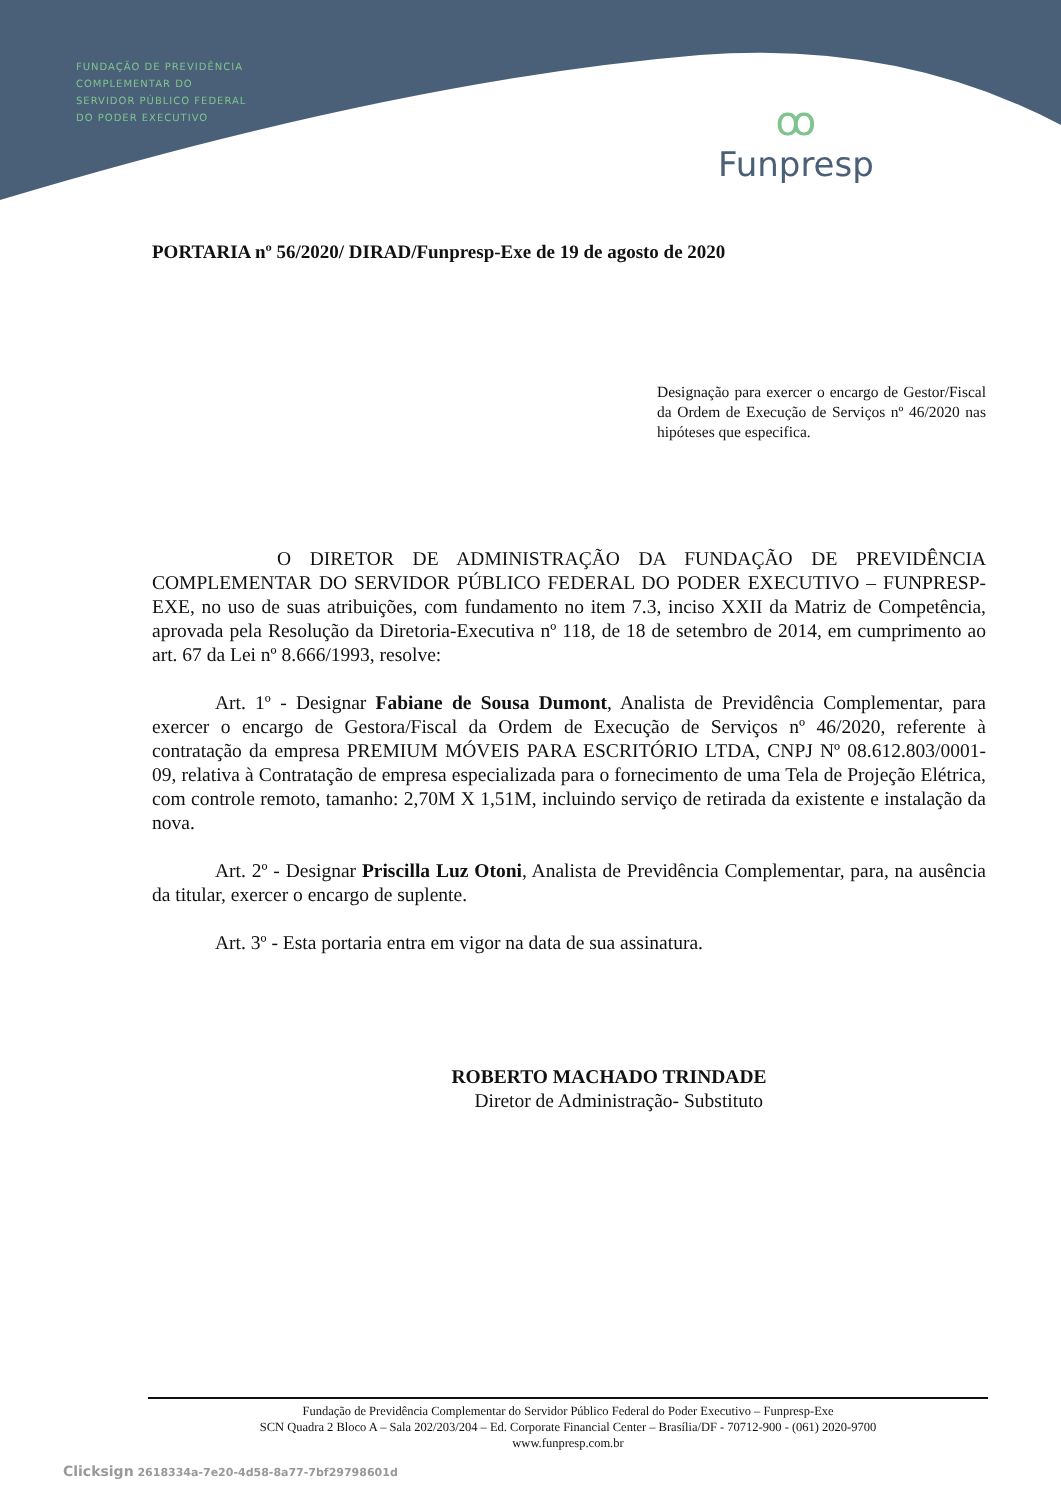FUNDAÇÃO DE PREVIDÊNCIA
COMPLEMENTAR DO
SERVIDOR PÚBLICO FEDERAL
DO PODER EXECUTIVO
ꝏ
Funpresp
PORTARIA nº 56/2020/ DIRAD/Funpresp-Exe de 19 de agosto de 2020
Designação para exercer o encargo de Gestor/Fiscal da Ordem de Execução de Serviços nº 46/2020 nas hipóteses que especifica.
O DIRETOR DE ADMINISTRAÇÃO DA FUNDAÇÃO DE PREVIDÊNCIA COMPLEMENTAR DO SERVIDOR PÚBLICO FEDERAL DO PODER EXECUTIVO – FUNPRESP-EXE, no uso de suas atribuições, com fundamento no item 7.3, inciso XXII da Matriz de Competência, aprovada pela Resolução da Diretoria-Executiva nº 118, de 18 de setembro de 2014, em cumprimento ao art. 67 da Lei nº 8.666/1993, resolve:
Art. 1º - Designar Fabiane de Sousa Dumont, Analista de Previdência Complementar, para exercer o encargo de Gestora/Fiscal da Ordem de Execução de Serviços nº 46/2020, referente à contratação da empresa PREMIUM MÓVEIS PARA ESCRITÓRIO LTDA, CNPJ Nº 08.612.803/0001-09, relativa à Contratação de empresa especializada para o fornecimento de uma Tela de Projeção Elétrica, com controle remoto, tamanho: 2,70M X 1,51M, incluindo serviço de retirada da existente e instalação da nova.
Art. 2º - Designar Priscilla Luz Otoni, Analista de Previdência Complementar, para, na ausência da titular, exercer o encargo de suplente.
Art. 3º - Esta portaria entra em vigor na data de sua assinatura.
ROBERTO MACHADO TRINDADE
Diretor de Administração- Substituto
Fundação de Previdência Complementar do Servidor Público Federal do Poder Executivo – Funpresp-Exe
SCN Quadra 2 Bloco A – Sala 202/203/204 – Ed. Corporate Financial Center – Brasília/DF - 70712-900 - (061) 2020-9700
www.funpresp.com.br
Clicksign 2618334a-7e20-4d58-8a77-7bf29798601d